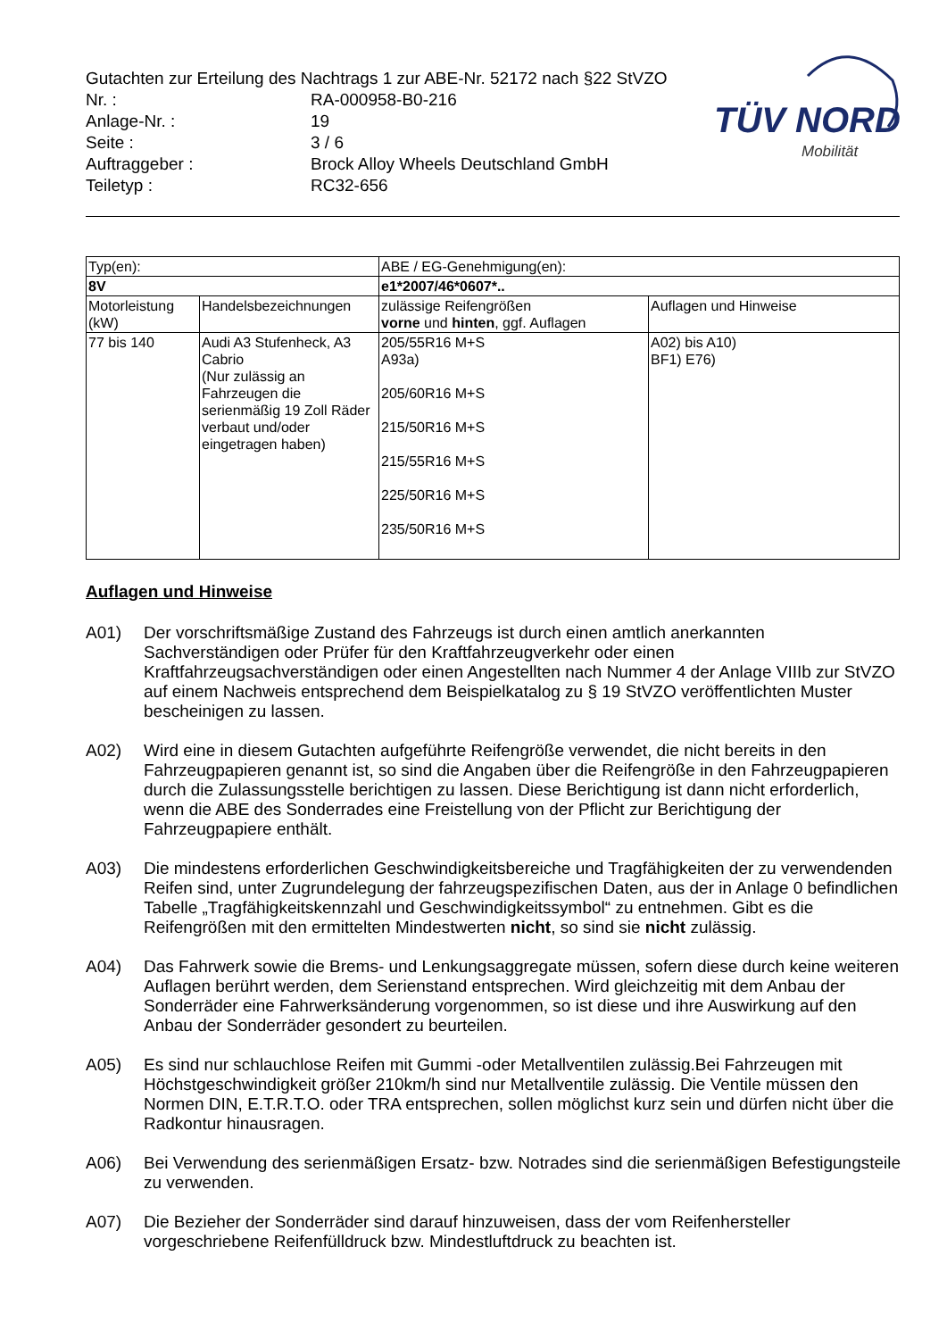Gutachten zur Erteilung des Nachtrags 1 zur ABE-Nr. 52172 nach §22 StVZO
| Nr. : | RA-000958-B0-216 |
| Anlage-Nr. : | 19 |
| Seite : | 3 / 6 |
| Auftraggeber : | Brock Alloy Wheels Deutschland GmbH |
| Teiletyp : | RC32-656 |
TÜV NORD
Mobilität
| Typ(en): | | ABE / EG-Genehmigung(en): | |
| 8V | | e1*2007/46*0607*.. | |
| Motorleistung (kW) | Handelsbezeichnungen | zulässige Reifengrößen vorne und hinten , ggf. Auflagen | Auflagen und Hinweise |
| 77 bis 140 | Audi A3 Stufenheck, A3 Cabrio (Nur zulässig an Fahrzeugen die serienmäßig 19 Zoll Räder verbaut und/oder eingetragen haben) | 205/55R16 M+S A93a) 205/60R16 M+S 215/50R16 M+S 215/55R16 M+S 225/50R16 M+S 235/50R16 M+S | A02) bis A10) BF1) E76) |
Auflagen und Hinweise
A01) Der vorschriftsmäßige Zustand des Fahrzeugs ist durch einen amtlich anerkannten Sachverständigen oder Prüfer für den Kraftfahrzeugverkehr oder einen Kraftfahrzeugsachverständigen oder einen Angestellten nach Nummer 4 der Anlage VIIIb zur StVZO auf einem Nachweis entsprechend dem Beispielkatalog zu § 19 StVZO veröffentlichten Muster bescheinigen zu lassen.
A02) Wird eine in diesem Gutachten aufgeführte Reifengröße verwendet, die nicht bereits in den Fahrzeugpapieren genannt ist, so sind die Angaben über die Reifengröße in den Fahrzeugpapieren durch die Zulassungsstelle berichtigen zu lassen. Diese Berichtigung ist dann nicht erforderlich, wenn die ABE des Sonderrades eine Freistellung von der Pflicht zur Berichtigung der Fahrzeugpapiere enthält.
A03) Die mindestens erforderlichen Geschwindigkeitsbereiche und Tragfähigkeiten der zu verwendenden Reifen sind, unter Zugrundelegung der fahrzeugspezifischen Daten, aus der in Anlage 0 befindlichen Tabelle „Tragfähigkeitskennzahl und Geschwindigkeitssymbol“ zu entnehmen. Gibt es die Reifengrößen mit den ermittelten Mindestwerten nicht, so sind sie nicht zulässig.
A04) Das Fahrwerk sowie die Brems- und Lenkungsaggregate müssen, sofern diese durch keine weiteren Auflagen berührt werden, dem Serienstand entsprechen. Wird gleichzeitig mit dem Anbau der Sonderräder eine Fahrwerksänderung vorgenommen, so ist diese und ihre Auswirkung auf den Anbau der Sonderräder gesondert zu beurteilen.
A05) Es sind nur schlauchlose Reifen mit Gummi -oder Metallventilen zulässig.Bei Fahrzeugen mit Höchstgeschwindigkeit größer 210km/h sind nur Metallventile zulässig. Die Ventile müssen den Normen DIN, E.T.R.T.O. oder TRA entsprechen, sollen möglichst kurz sein und dürfen nicht über die Radkontur hinausragen.
A06) Bei Verwendung des serienmäßigen Ersatz- bzw. Notrades sind die serienmäßigen Befestigungsteile zu verwenden.
A07) Die Bezieher der Sonderräder sind darauf hinzuweisen, dass der vom Reifenhersteller vorgeschriebene Reifenfülldruck bzw. Mindestluftdruck zu beachten ist.